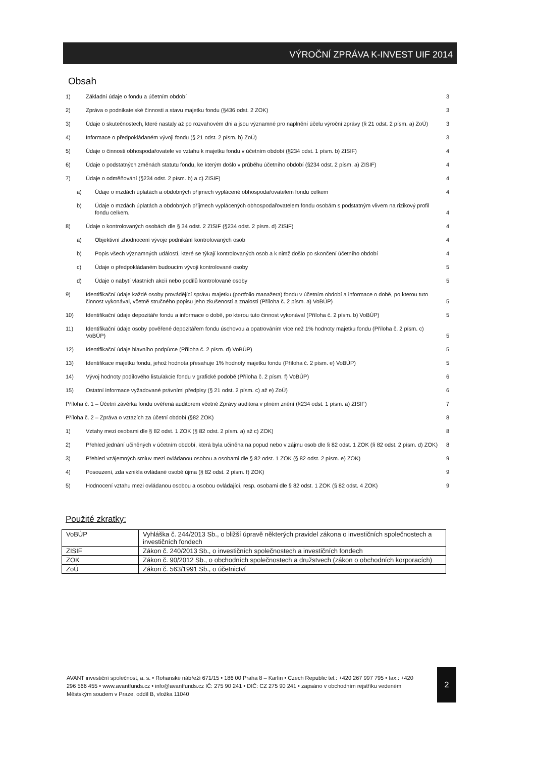VÝROČNÍ ZPRÁVA K-INVEST UIF 2014
Obsah
1) Základní údaje o fondu a účetním období 3
2) Zpráva o podnikatelské činnosti a stavu majetku fondu (§436 odst. 2 ZOK) 3
3) Údaje o skutečnostech, které nastaly až po rozvahovém dni a jsou významné pro naplnění účelu výroční zprávy (§ 21 odst. 2 písm. a) ZoÚ) 3
4) Informace o předpokládaném vývoji fondu (§ 21 odst. 2 písm. b) ZoÚ) 3
5) Údaje o činnosti obhospodařovatele ve vztahu k majetku fondu v účetním období (§234 odst. 1 písm. b) ZISIF) 4
6) Údaje o podstatných změnách statutu fondu, ke kterým došlo v průběhu účetního období (§234 odst. 2 písm. a) ZISIF) 4
7) Údaje o odměňování (§234 odst. 2 písm. b) a c) ZISIF) 4
a) Údaje o mzdách úplatách a obdobných příjmech vyplácené obhospodařovatelem fondu celkem 4
b) Údaje o mzdách úplatách a obdobných příjmech vyplácených obhospodařovatelem fondu osobám s podstatným vlivem na rizikový profil fondu celkem. 4
8) Údaje o kontrolovaných osobách dle § 34 odst. 2 ZISIF (§234 odst. 2 písm. d) ZISIF) 4
a) Objektivní zhodnocení vývoje podnikání kontrolovaných osob 4
b) Popis všech významných událostí, které se týkají kontrolovaných osob a k nimž došlo po skončení účetního období 4
c) Údaje o předpokládaném budoucím vývoji kontrolované osoby 5
d) Údaje o nabytí vlastních akcií nebo podílů kontrolované osoby 5
9) Identifikační údaje každé osoby provádějící správu majetku (portfolio manažera) fondu v účetním období a informace o době, po kterou tuto činnost vykonával, včetně stručného popisu jeho zkušeností a znalostí (Příloha č. 2 písm. a) VoBÚP) 5
10) Identifikační údaje depozitáře fondu a informace o době, po kterou tuto činnost vykonával (Příloha č. 2 písm. b) VoBÚP) 5
11) Identifikační údaje osoby pověřené depozitářem fondu úschovou a opatrováním více než 1% hodnoty majetku fondu (Příloha č. 2 písm. c) VoBÚP) 5
12) Identifikační údaje hlavního podpůrce (Příloha č. 2 písm. d) VoBÚP) 5
13) Identifikace majetku fondu, jehož hodnota přesahuje 1% hodnoty majetku fondu (Příloha č. 2 písm. e) VoBÚP) 5
14) Vývoj hodnoty podílového listu/akcie fondu v grafické podobě (Příloha č. 2 písm. f) VoBÚP) 6
15) Ostatní informace vyžadované právními předpisy (§ 21 odst. 2 písm. c) až e) ZoÚ) 6
Příloha č. 1 – Účetní závěrka fondu ověřená auditorem včetně Zprávy auditora v plném znění (§234 odst. 1 písm. a) ZISIF) 7
Příloha č. 2 – Zpráva o vztazích za účetní období (§82 ZOK) 8
1) Vztahy mezi osobami dle § 82 odst. 1 ZOK (§ 82 odst. 2 písm. a) až c) ZOK) 8
2) Přehled jednání učiněných v účetním období, která byla učiněna na popud nebo v zájmu osob dle § 82 odst. 1 ZOK (§ 82 odst. 2 písm. d) ZOK) 8
3) Přehled vzájemných smluv mezi ovládanou osobou a osobami dle § 82 odst. 1 ZOK (§ 82 odst. 2 písm. e) ZOK) 9
4) Posouzení, zda vznikla ovládané osobě újma (§ 82 odst. 2 písm. f) ZOK) 9
5) Hodnocení vztahu mezi ovládanou osobou a osobou ovládající, resp. osobami dle § 82 odst. 1 ZOK (§ 82 odst. 4 ZOK) 9
Použité zkratky:
| VoBÚP | Vyhláška č. 244/2013 Sb., o bližší úpravě některých pravidel zákona o investičních společnostech a investičních fondech |
| ZISIF | Zákon č. 240/2013 Sb., o investičních společnostech a investičních fondech |
| ZOK | Zákon č. 90/2012 Sb., o obchodních společnostech a družstvech (zákon o obchodních korporacích) |
| ZoÚ | Zákon č. 563/1991 Sb., o účetnictví |
AVANT investiční společnost, a. s. • Rohanské nábřeží 671/15 • 186 00 Praha 8 – Karlín • Czech Republic tel.: +420 267 997 795 • fax.: +420 296 566 455 • www.avantfunds.cz • info@avantfunds.cz IČ: 275 90 241 • DIČ: CZ 275 90 241 • zapsáno v obchodním rejstříku vedeném Městským soudem v Praze, oddíl B, vložka 11040
2